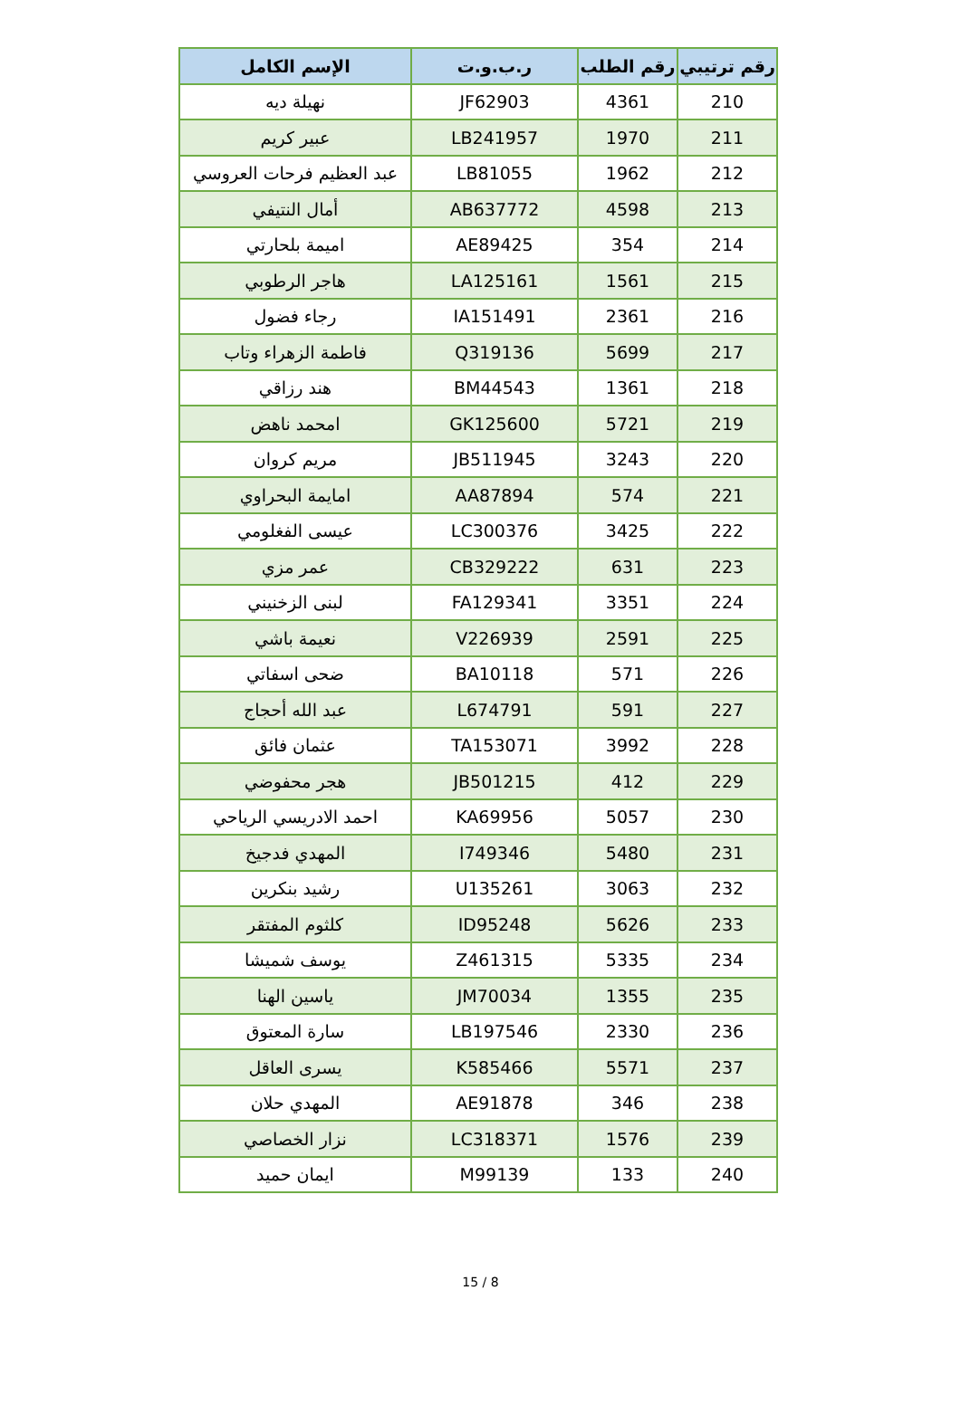| رقم ترتيبي | رقم الطلب | ر.ب.و.ت | الإسم الكامل |
| --- | --- | --- | --- |
| 210 | 4361 | JF62903 | نهيلة ديه |
| 211 | 1970 | LB241957 | عبير كريم |
| 212 | 1962 | LB81055 | عبد العظيم فرحات العروسي |
| 213 | 4598 | AB637772 | أمال النتيفي |
| 214 | 354 | AE89425 | اميمة بلحارتي |
| 215 | 1561 | LA125161 | هاجر الرطوبي |
| 216 | 2361 | IA151491 | رجاء فضول |
| 217 | 5699 | Q319136 | فاطمة الزهراء وتاب |
| 218 | 1361 | BM44543 | هند رزاقي |
| 219 | 5721 | GK125600 | امحمد ناهض |
| 220 | 3243 | JB511945 | مريم كروان |
| 221 | 574 | AA87894 | امايمة البحراوي |
| 222 | 3425 | LC300376 | عيسى الفغلومي |
| 223 | 631 | CB329222 | عمر مزي |
| 224 | 3351 | FA129341 | لبنى الزخنيني |
| 225 | 2591 | V226939 | نعيمة باشي |
| 226 | 571 | BA10118 | ضحى اسفاتي |
| 227 | 591 | L674791 | عبد الله أحجاج |
| 228 | 3992 | TA153071 | عثمان فائق |
| 229 | 412 | JB501215 | هجر محفوضي |
| 230 | 5057 | KA69956 | احمد الادريسي الرياحي |
| 231 | 5480 | I749346 | المهدي فدجيخ |
| 232 | 3063 | U135261 | رشيد بنكرين |
| 233 | 5626 | ID95248 | كلثوم المفتقر |
| 234 | 5335 | Z461315 | يوسف شميشا |
| 235 | 1355 | JM70034 | ياسين الهنا |
| 236 | 2330 | LB197546 | سارة المعتوق |
| 237 | 5571 | K585466 | يسرى العاقل |
| 238 | 346 | AE91878 | المهدي حلان |
| 239 | 1576 | LC318371 | نزار الخصاصي |
| 240 | 133 | M99139 | ايمان حميد |
15 / 8